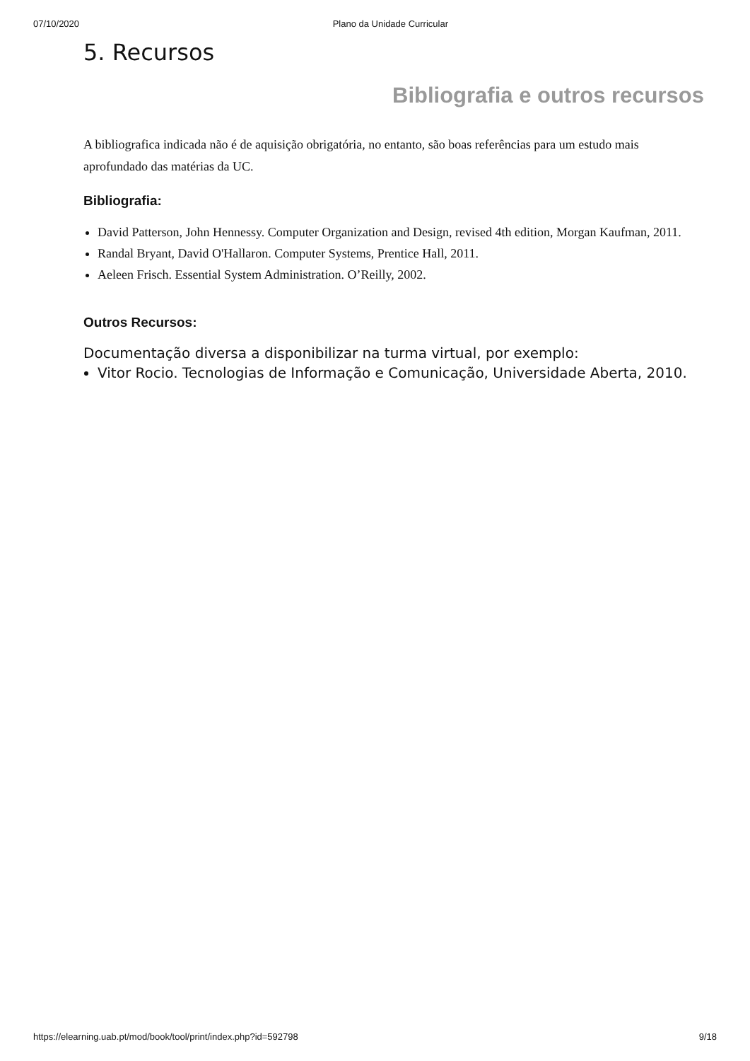07/10/2020 Plano da Unidade Curricular
5. Recursos
Bibliografia e outros recursos
A bibliografica indicada não é de aquisição obrigatória, no entanto, são boas referências para um estudo mais aprofundado das matérias da UC.
Bibliografia:
David Patterson, John Hennessy. Computer Organization and Design, revised 4th edition, Morgan Kaufman, 2011.
Randal Bryant, David O'Hallaron. Computer Systems, Prentice Hall, 2011.
Aeleen Frisch. Essential System Administration. O’Reilly, 2002.
Outros Recursos:
Documentação diversa a disponibilizar na turma virtual, por exemplo:
Vitor Rocio. Tecnologias de Informação e Comunicação, Universidade Aberta, 2010.
https://elearning.uab.pt/mod/book/tool/print/index.php?id=592798 9/18